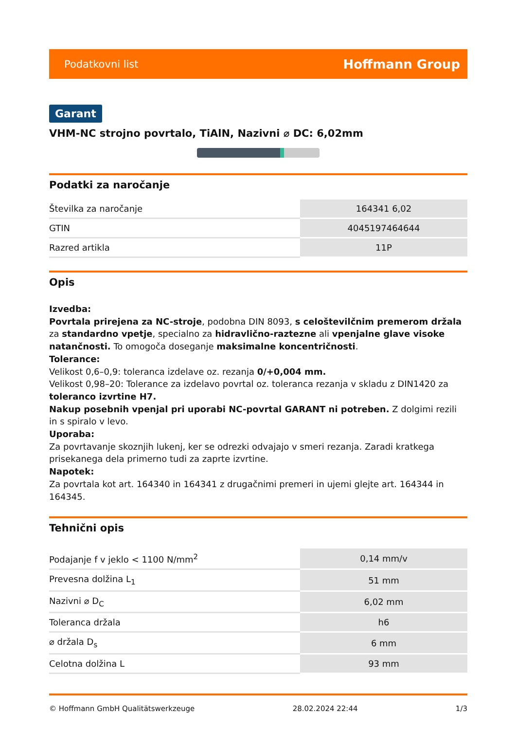Podatkovni list Hoffmann Group
Garant
VHM-NC strojno povrtalo, TiAlN, Nazivni ⌀ DC: 6,02mm
Podatki za naročanje
| Številka za naročanje | 164341 6,02 |
| GTIN | 4045197464644 |
| Razred artikla | 11P |
Opis
Izvedba:
Povrtala prirejena za NC-stroje, podobna DIN 8093, s celoštevilčnim premerom držala za standardno vpetje, specialno za hidravlično-raztezne ali vpenjalne glave visoke natančnosti. To omogoča doseganje maksimalne koncentričnosti.
Tolerance:
Velikost 0,6–0,9: toleranca izdelave oz. rezanja 0/+0,004 mm.
Velikost 0,98–20: Tolerance za izdelavo povrtal oz. toleranca rezanja v skladu z DIN1420 za toleranco izvrtine H7.
Nakup posebnih vpenjal pri uporabi NC-povrtal GARANT ni potreben. Z dolgimi rezili in s spiralo v levo.
Uporaba:
Za povrtavanje skoznjih lukenj, ker se odrezki odvajajo v smeri rezanja. Zaradi kratkega prisekanega dela primerno tudi za zaprte izvrtine.
Napotek:
Za povrtala kot art. 164340 in 164341 z drugačnimi premeri in ujemi glejte art. 164344 in 164345.
Tehnični opis
| Podajanje f v jeklo < 1100 N/mm<sup>2</sup> | 0,14 mm/v |
| Prevesna dolžina L<sub>1</sub> | 51 mm |
| Nazivni ⌀ D<sub>C</sub> | 6,02 mm |
| Toleranca držala | h6 |
| ⌀ držala D<sub>s</sub> | 6 mm |
| Celotna dolžina L | 93 mm |
© Hoffmann GmbH Qualitätswerkzeuge 28.02.2024 22:44 1/3